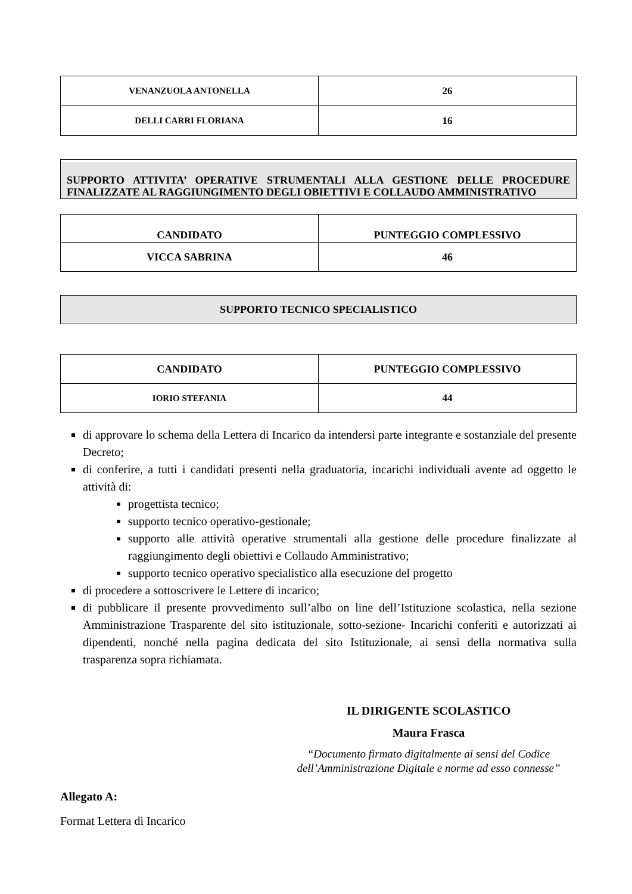| VENANZUOLA ANTONELLA | 26 |
| DELLI CARRI FLORIANA | 16 |
SUPPORTO ATTIVITA’ OPERATIVE STRUMENTALI ALLA GESTIONE DELLE PROCEDURE FINALIZZATE AL RAGGIUNGIMENTO DEGLI OBIETTIVI E COLLAUDO AMMINISTRATIVO
| CANDIDATO | PUNTEGGIO COMPLESSIVO |
| --- | --- |
| VICCA SABRINA | 46 |
SUPPORTO TECNICO SPECIALISTICO
| CANDIDATO | PUNTEGGIO COMPLESSIVO |
| --- | --- |
| IORIO STEFANIA | 44 |
di approvare lo schema della Lettera di Incarico da intendersi parte integrante e sostanziale del presente Decreto;
di conferire, a tutti i candidati presenti nella graduatoria, incarichi individuali avente ad oggetto le attività di:
progettista tecnico;
supporto tecnico operativo-gestionale;
supporto alle attività operative strumentali alla gestione delle procedure finalizzate al raggiungimento degli obiettivi e Collaudo Amministrativo;
supporto tecnico operativo specialistico alla esecuzione del progetto
di procedere a sottoscrivere le Lettere di incarico;
di pubblicare il presente provvedimento sull’albo on line dell’Istituzione scolastica, nella sezione Amministrazione Trasparente del sito istituzionale, sotto-sezione- Incarichi conferiti e autorizzati ai dipendenti, nonché nella pagina dedicata del sito Istituzionale, ai sensi della normativa sulla trasparenza sopra richiamata.
IL DIRIGENTE SCOLASTICO
Maura Frasca
“Documento firmato digitalmente ai sensi del Codice
dell’Amministrazione Digitale e norme ad esso connesse”
Allegato A:
Format Lettera di Incarico